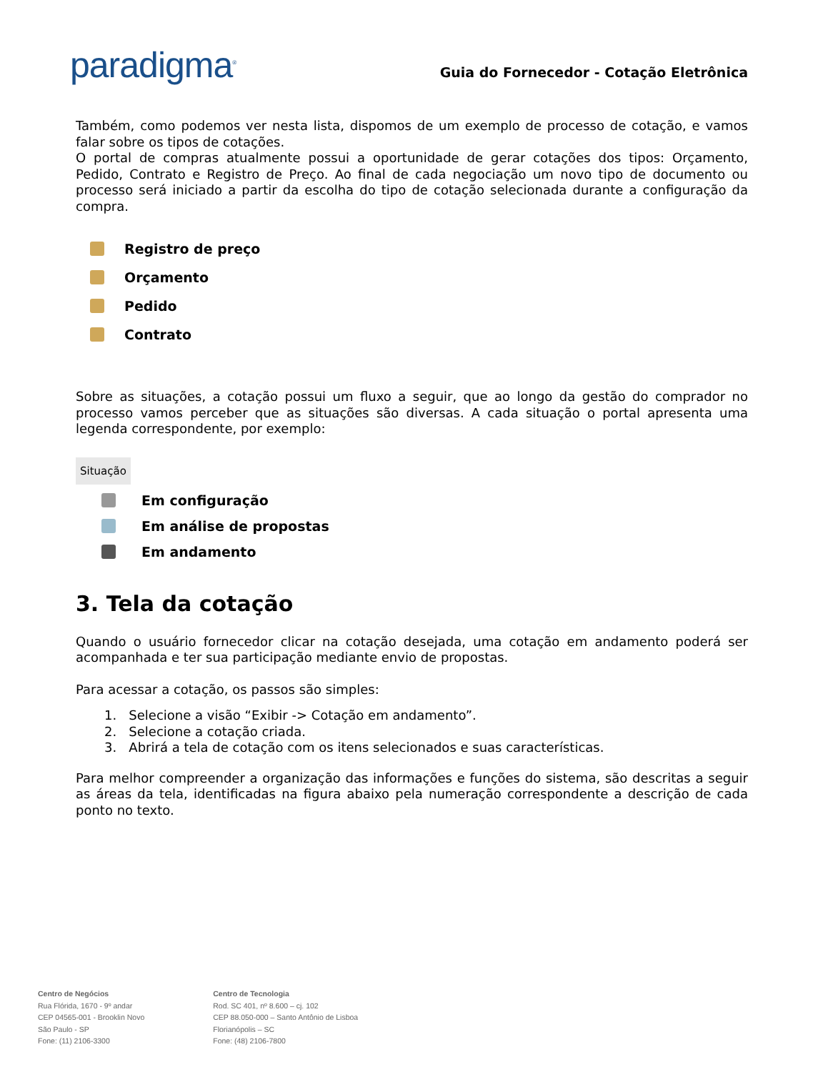paradigma<sup>®</sup>
Guia do Fornecedor - Cotação Eletrônica
Também, como podemos ver nesta lista, dispomos de um exemplo de processo de cotação, e vamos falar sobre os tipos de cotações.
O portal de compras atualmente possui a oportunidade de gerar cotações dos tipos: Orçamento, Pedido, Contrato e Registro de Preço. Ao final de cada negociação um novo tipo de documento ou processo será iniciado a partir da escolha do tipo de cotação selecionada durante a configuração da compra.
Registro de preço
Orçamento
Pedido
Contrato
Sobre as situações, a cotação possui um fluxo a seguir, que ao longo da gestão do comprador no processo vamos perceber que as situações são diversas. A cada situação o portal apresenta uma legenda correspondente, por exemplo:
Situação
Em configuração
Em análise de propostas
Em andamento
3. Tela da cotação
Quando o usuário fornecedor clicar na cotação desejada, uma cotação em andamento poderá ser acompanhada e ter sua participação mediante envio de propostas.
Para acessar a cotação, os passos são simples:
1. Selecione a visão “Exibir -> Cotação em andamento”.
2. Selecione a cotação criada.
3. Abrirá a tela de cotação com os itens selecionados e suas características.
Para melhor compreender a organização das informações e funções do sistema, são descritas a seguir as áreas da tela, identificadas na figura abaixo pela numeração correspondente a descrição de cada ponto no texto.
Centro de Negócios
Rua Flórida, 1670 - 9º andar
CEP 04565-001 - Brooklin Novo
São Paulo - SP
Fone: (11) 2106-3300
Centro de Tecnologia
Rod. SC 401, nº 8.600 – cj. 102
CEP 88.050-000 – Santo Antônio de Lisboa
Florianópolis – SC
Fone: (48) 2106-7800